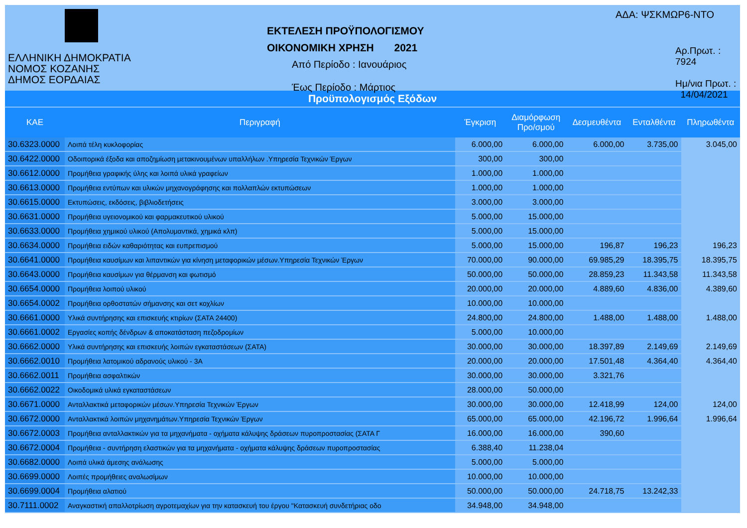ΕΛΛΗΝΙΚΗ ΔΗΜΟΚΡΑΤΙΑ
ΝΟΜΟΣ ΚΟΖΑΝΗΣ
ΔΗΜΟΣ ΕΟΡΔΑΙΑΣ
ΕΚΤΕΛΕΣΗ ΠΡΟΫΠΟΛΟΓΙΣΜΟΥ
ΟΙΚΟΝΟΜΙΚΗ ΧΡΗΣΗ 2021
Από Περίοδο : Ιανουάριος
Έως Περίοδο : Μάρτιος
ΑΔΑ: ΨΣΚΜΩΡ6-ΝΤΟ
Αρ.Πρωτ. : 7924
Ημ/νια Πρωτ. : 14/04/2021
Προϋπολογισμός Εξόδων
| ΚΑΕ | Περιγραφή | Έγκριση | Διαμόρφωση Προ/σμού | Δεσμευθέντα | Ενταλθέντα | Πληρωθέντα |
| --- | --- | --- | --- | --- | --- | --- |
| 30.6323.0000 | Λοιπά τέλη κυκλοφορίας | 6.000,00 | 6.000,00 | 6.000,00 | 3.735,00 | 3.045,00 |
| 30.6422.0000 | Οδοιπορικά έξοδα και αποζημίωση μετακινουμένων υπαλλήλων .Υπηρεσία Τεχνικών Έργων | 300,00 | 300,00 | | | |
| 30.6612.0000 | Προμήθεια γραφικής ύλης και λοιπά υλικά γραφείων | 1.000,00 | 1.000,00 | | | |
| 30.6613.0000 | Προμήθεια εντύπων και υλικών μηχανογράφησης και πολλαπλών εκτυπώσεων | 1.000,00 | 1.000,00 | | | |
| 30.6615.0000 | Εκτυπώσεις, εκδόσεις, βιβλιοδετήσεις | 3.000,00 | 3.000,00 | | | |
| 30.6631.0000 | Προμήθεια υγειονομικού και φαρμακευτικού υλικού | 5.000,00 | 15.000,00 | | | |
| 30.6633.0000 | Προμήθεια χημικού υλικού (Απολυμαντικά, χημικά κλπ) | 5.000,00 | 15.000,00 | | | |
| 30.6634.0000 | Προμήθεια ειδών καθαριότητας και ευπρεπισμού | 5.000,00 | 15.000,00 | 196,87 | 196,23 | 196,23 |
| 30.6641.0000 | Προμήθεια καυσίμων και λιπαντικών για κίνηση μεταφορικών μέσων.Υπηρεσία Τεχνικών Έργων | 70.000,00 | 90.000,00 | 69.985,29 | 18.395,75 | 18.395,75 |
| 30.6643.0000 | Προμήθεια καυσίμων για θέρμανση και φωτισμό | 50.000,00 | 50.000,00 | 28.859,23 | 11.343,58 | 11.343,58 |
| 30.6654.0000 | Προμήθεια λοιπού υλικού | 20.000,00 | 20.000,00 | 4.889,60 | 4.836,00 | 4.389,60 |
| 30.6654.0002 | Προμήθεια ορθοστατών σήμανσης και σετ κοχλίων | 10.000,00 | 10.000,00 | | | |
| 30.6661.0000 | Υλικά συντήρησης και επισκευής κτιρίων (ΣΑΤΑ 24400) | 24.800,00 | 24.800,00 | 1.488,00 | 1.488,00 | 1.488,00 |
| 30.6661.0002 | Εργασίες κοπής δένδρων & αποκατάσταση πεζοδρομίων | 5.000,00 | 10.000,00 | | | |
| 30.6662.0000 | Υλικά συντήρησης και επισκευής λοιπών εγκαταστάσεων (ΣΑΤΑ) | 30.000,00 | 30.000,00 | 18.397,89 | 2.149,69 | 2.149,69 |
| 30.6662.0010 | Προμήθεια λατομικού αδρανούς υλικού - 3Α | 20.000,00 | 20.000,00 | 17.501,48 | 4.364,40 | 4.364,40 |
| 30.6662.0011 | Προμήθεια ασφαλτικών | 30.000,00 | 30.000,00 | 3.321,76 | | |
| 30.6662.0022 | Οικοδομικά υλικά εγκαταστάσεων | 28.000,00 | 50.000,00 | | | |
| 30.6671.0000 | Ανταλλακτικά μεταφορικών μέσων.Υπηρεσία Τεχνικών Έργων | 30.000,00 | 30.000,00 | 12.418,99 | 124,00 | 124,00 |
| 30.6672.0000 | Ανταλλακτικά λοιπών μηχανημάτων.Υπηρεσία Τεχνικών Έργων | 65.000,00 | 65.000,00 | 42.196,72 | 1.996,64 | 1.996,64 |
| 30.6672.0003 | Προμήθεια ανταλλακτικών για τα μηχανήματα - οχήματα κάλυψης δράσεων πυροπροστασίας (ΣΑΤΑ Γ | 16.000,00 | 16.000,00 | 390,60 | | |
| 30.6672.0004 | Προμήθεια - συντήρηση ελαστικών για τα μηχανήματα - οχήματα κάλυψης δράσεων πυροπροστασίας | 6.388,40 | 11.238,04 | | | |
| 30.6682.0000 | Λοιπά υλικά άμεσης ανάλωσης | 5.000,00 | 5.000,00 | | | |
| 30.6699.0000 | Λοιπές προμήθειες αναλωσίμων | 10.000,00 | 10.000,00 | | | |
| 30.6699.0004 | Προμήθεια αλατιού | 50.000,00 | 50.000,00 | 24.718,75 | 13.242,33 | |
| 30.7111.0002 | Αναγκαστική απαλλοτρίωση αγροτεμαχίων για την κατασκευή του έργου "Κατασκευή συνδετήριας οδο | 34.948,00 | 34.948,00 | | | |